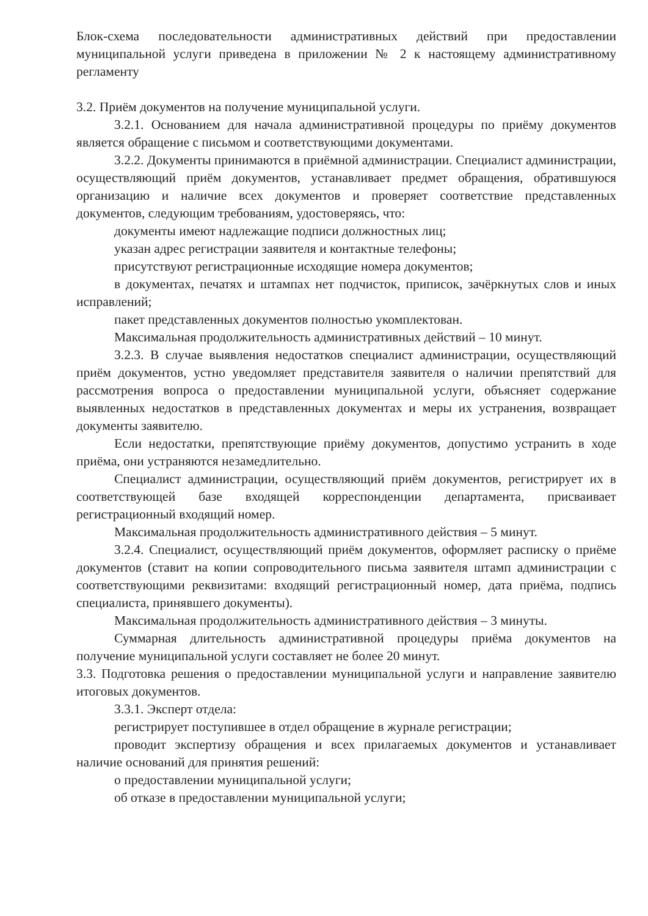Блок-схема последовательности административных действий при предоставлении муниципальной услуги приведена в приложении № 2 к настоящему административному регламенту
3.2. Приём документов на получение муниципальной услуги.
3.2.1. Основанием для начала административной процедуры по приёму документов является обращение с письмом и соответствующими документами.
3.2.2. Документы принимаются в приёмной администрации. Специалист администрации, осуществляющий приём документов, устанавливает предмет обращения, обратившуюся организацию и наличие всех документов и проверяет соответствие представленных документов, следующим требованиям, удостоверяясь, что:
документы имеют надлежащие подписи должностных лиц;
указан адрес регистрации заявителя и контактные телефоны;
присутствуют регистрационные исходящие номера документов;
в документах, печатях и штампах нет подчисток, приписок, зачёркнутых слов и иных исправлений;
пакет представленных документов полностью укомплектован.
Максимальная продолжительность административных действий – 10 минут.
3.2.3. В случае выявления недостатков специалист администрации, осуществляющий приём документов, устно уведомляет представителя заявителя о наличии препятствий для рассмотрения вопроса о предоставлении муниципальной услуги, объясняет содержание выявленных недостатков в представленных документах и меры их устранения, возвращает документы заявителю.
Если недостатки, препятствующие приёму документов, допустимо устранить в ходе приёма, они устраняются незамедлительно.
Специалист администрации, осуществляющий приём документов, регистрирует их в соответствующей базе входящей корреспонденции департамента, присваивает регистрационный входящий номер.
Максимальная продолжительность административного действия – 5 минут.
3.2.4. Специалист, осуществляющий приём документов, оформляет расписку о приёме документов (ставит на копии сопроводительного письма заявителя штамп администрации с соответствующими реквизитами: входящий регистрационный номер, дата приёма, подпись специалиста, принявшего документы).
Максимальная продолжительность административного действия – 3 минуты.
Суммарная длительность административной процедуры приёма документов на получение муниципальной услуги составляет не более 20 минут.
3.3. Подготовка решения о предоставлении муниципальной услуги и направление заявителю итоговых документов.
3.3.1. Эксперт отдела:
регистрирует поступившее в отдел обращение в журнале регистрации;
проводит экспертизу обращения и всех прилагаемых документов и устанавливает наличие оснований для принятия решений:
о предоставлении муниципальной услуги;
об отказе в предоставлении муниципальной услуги;